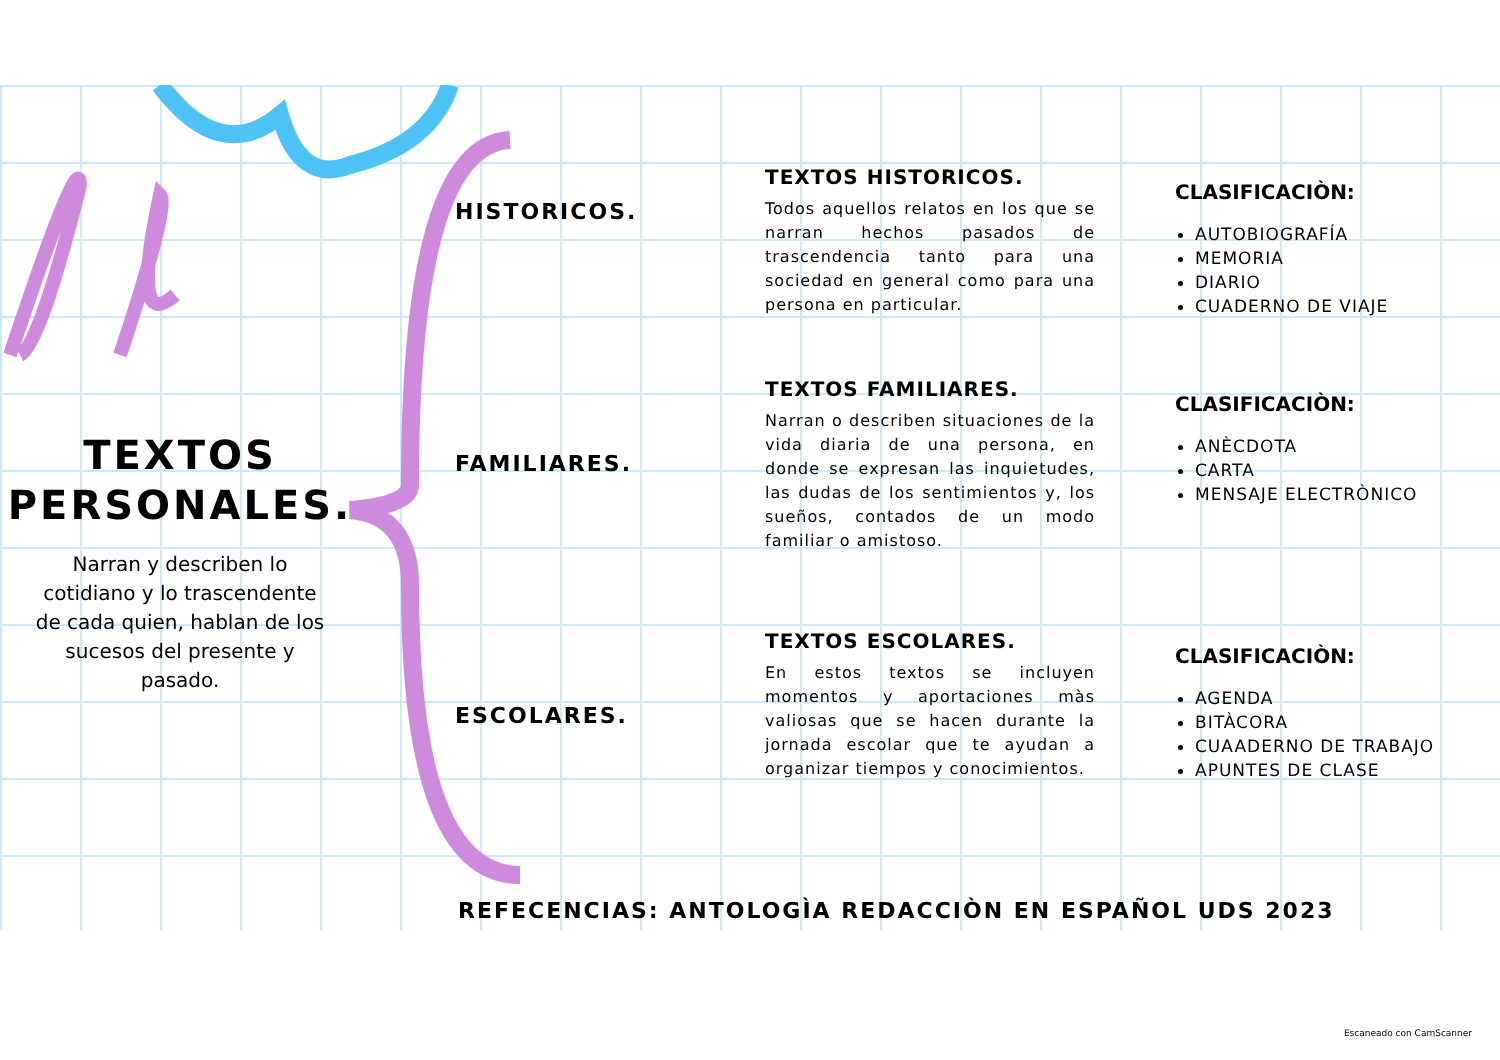TEXTOS
PERSONALES.
Narran y describen lo cotidiano y lo trascendente de cada quien, hablan de los sucesos del presente y pasado.
HISTORICOS.
FAMILIARES.
ESCOLARES.
TEXTOS HISTORICOS.
Todos aquellos relatos en los que se narran hechos pasados de trascendencia tanto para una sociedad en general como para una persona en particular.
TEXTOS FAMILIARES.
Narran o describen situaciones de la vida diaria de una persona, en donde se expresan las inquietudes, las dudas de los sentimientos y, los sueños, contados de un modo familiar o amistoso.
TEXTOS ESCOLARES.
En estos textos se incluyen momentos y aportaciones màs valiosas que se hacen durante la jornada escolar que te ayudan a organizar tiempos y conocimientos.
CLASIFICACIÒN:
AUTOBIOGRAFÍA
MEMORIA
DIARIO
CUADERNO DE VIAJE
CLASIFICACIÒN:
ANÈCDOTA
CARTA
MENSAJE ELECTRÒNICO
CLASIFICACIÒN:
AGENDA
BITÀCORA
CUAADERNO DE TRABAJO
APUNTES DE CLASE
REFECENCIAS: ANTOLOGÌA REDACCIÒN EN ESPAÑOL UDS 2023
Escaneado con CamScanner